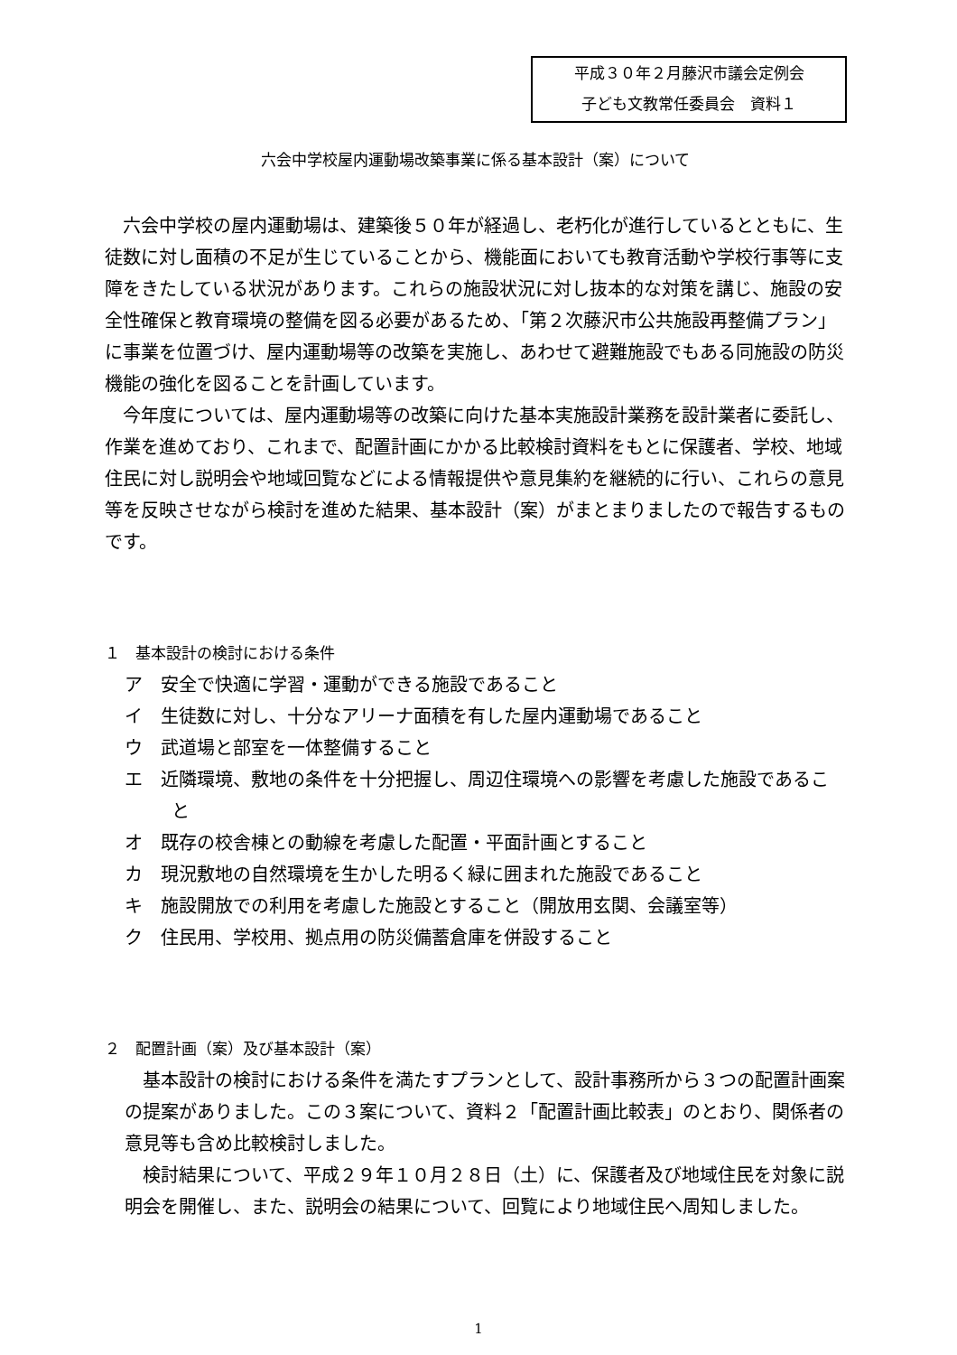平成３０年２月藤沢市議会定例会
子ども文教常任委員会　資料１
六会中学校屋内運動場改築事業に係る基本設計（案）について
六会中学校の屋内運動場は、建築後５０年が経過し、老朽化が進行しているとともに、生徒数に対し面積の不足が生じていることから、機能面においても教育活動や学校行事等に支障をきたしている状況があります。これらの施設状況に対し抜本的な対策を講じ、施設の安全性確保と教育環境の整備を図る必要があるため、「第２次藤沢市公共施設再整備プラン」に事業を位置づけ、屋内運動場等の改築を実施し、あわせて避難施設でもある同施設の防災機能の強化を図ることを計画しています。
今年度については、屋内運動場等の改築に向けた基本実施設計業務を設計業者に委託し、作業を進めており、これまで、配置計画にかかる比較検討資料をもとに保護者、学校、地域住民に対し説明会や地域回覧などによる情報提供や意見集約を継続的に行い、これらの意見等を反映させながら検討を進めた結果、基本設計（案）がまとまりましたので報告するものです。
１　基本設計の検討における条件
ア　安全で快適に学習・運動ができる施設であること
イ　生徒数に対し、十分なアリーナ面積を有した屋内運動場であること
ウ　武道場と部室を一体整備すること
エ　近隣環境、敷地の条件を十分把握し、周辺住環境への影響を考慮した施設であること
オ　既存の校舎棟との動線を考慮した配置・平面計画とすること
カ　現況敷地の自然環境を生かした明るく緑に囲まれた施設であること
キ　施設開放での利用を考慮した施設とすること（開放用玄関、会議室等）
ク　住民用、学校用、拠点用の防災備蓄倉庫を併設すること
２　配置計画（案）及び基本設計（案）
基本設計の検討における条件を満たすプランとして、設計事務所から３つの配置計画案の提案がありました。この３案について、資料２「配置計画比較表」のとおり、関係者の意見等も含め比較検討しました。
検討結果について、平成２９年１０月２８日（土）に、保護者及び地域住民を対象に説明会を開催し、また、説明会の結果について、回覧により地域住民へ周知しました。
1